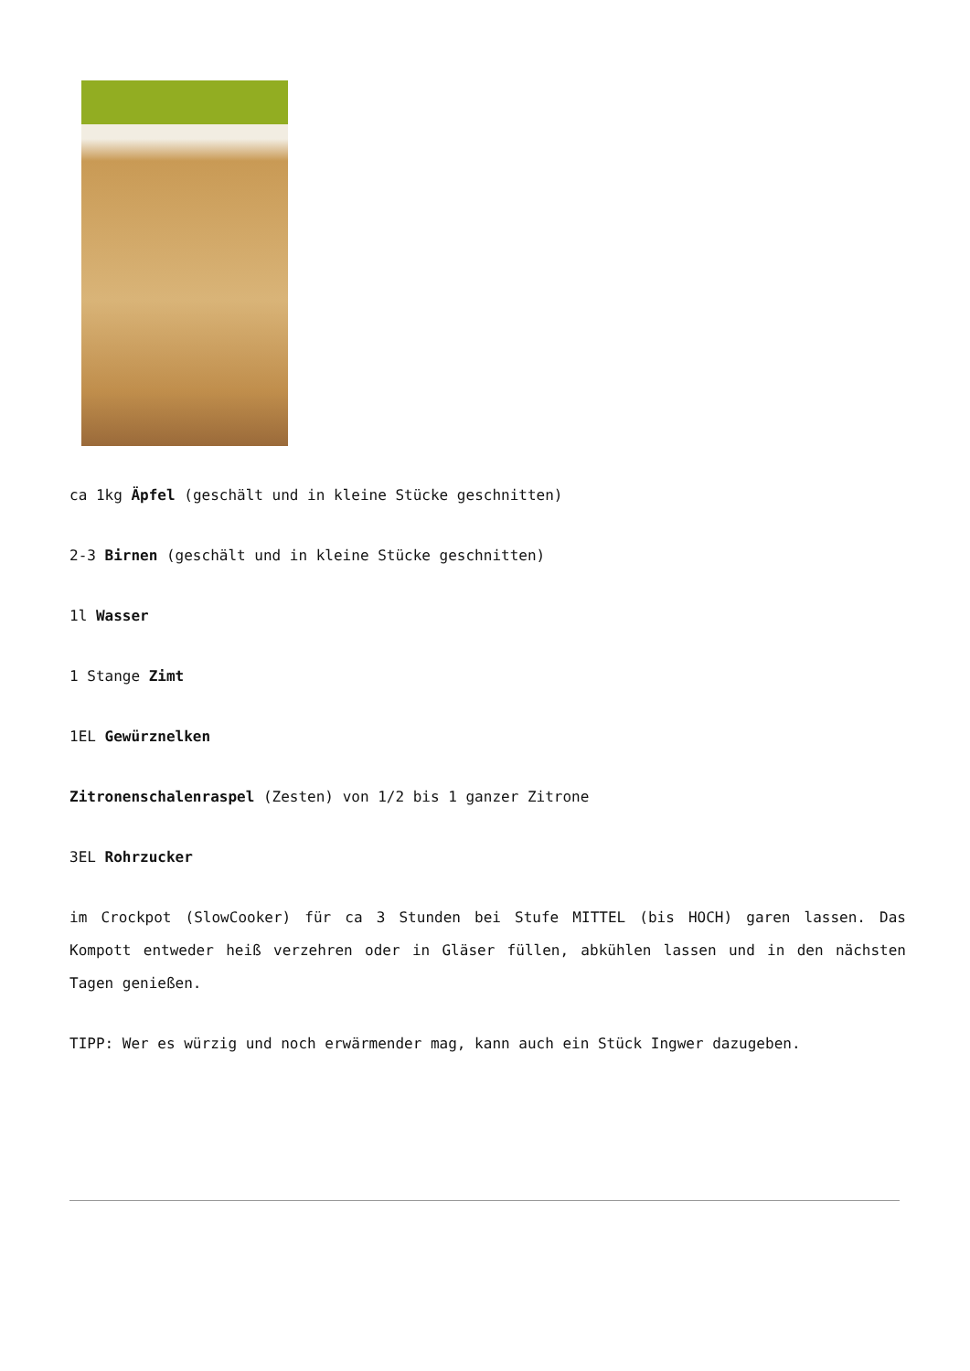ca 1kg Äpfel (geschält und in kleine Stücke geschnitten)
2-3 Birnen (geschält und in kleine Stücke geschnitten)
1l Wasser
1 Stange Zimt
1EL Gewürznelken
Zitronenschalenraspel (Zesten) von 1/2 bis 1 ganzer Zitrone
3EL Rohrzucker
im Crockpot (SlowCooker) für ca 3 Stunden bei Stufe MITTEL (bis HOCH) garen lassen. Das Kompott entweder heiß verzehren oder in Gläser füllen, abkühlen lassen und in den nächsten Tagen genießen.
TIPP: Wer es würzig und noch erwärmender mag, kann auch ein Stück Ingwer dazugeben.